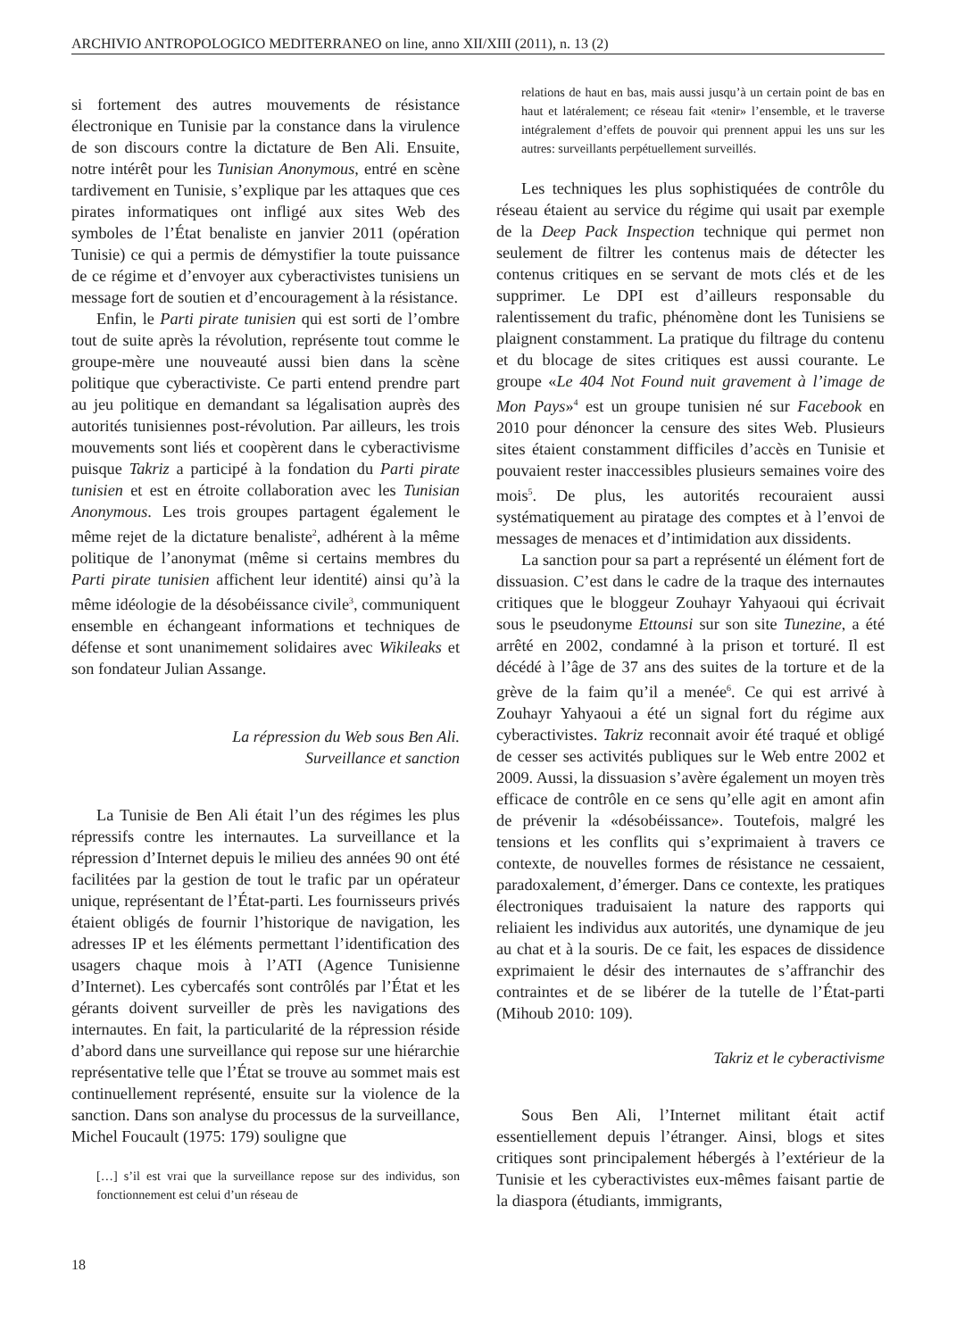ARCHIVIO ANTROPOLOGICO MEDITERRANEO on line, anno XII/XIII (2011), n. 13 (2)
si fortement des autres mouvements de résistance électronique en Tunisie par la constance dans la virulence de son discours contre la dictature de Ben Ali. Ensuite, notre intérêt pour les Tunisian Anonymous, entré en scène tardivement en Tunisie, s’explique par les attaques que ces pirates informatiques ont infligé aux sites Web des symboles de l’État benaliste en janvier 2011 (opération Tunisie) ce qui a permis de démystifier la toute puissance de ce régime et d’envoyer aux cyberactivistes tunisiens un message fort de soutien et d’encouragement à la résistance.
Enfin, le Parti pirate tunisien qui est sorti de l’ombre tout de suite après la révolution, représente tout comme le groupe-mère une nouveauté aussi bien dans la scène politique que cyberactiviste. Ce parti entend prendre part au jeu politique en demandant sa légalisation auprès des autorités tunisiennes post-révolution. Par ailleurs, les trois mouvements sont liés et coopèrent dans le cyberactivisme puisque Takriz a participé à la fondation du Parti pirate tunisien et est en étroite collaboration avec les Tunisian Anonymous. Les trois groupes partagent également le même rejet de la dictature benaliste<sup>2</sup>, adhérent à la même politique de l’anonymat (même si certains membres du Parti pirate tunisien affichent leur identité) ainsi qu’à la même idéologie de la désobéissance civile<sup>3</sup>, communiquent ensemble en échangeant informations et techniques de défense et sont unanimement solidaires avec Wikileaks et son fondateur Julian Assange.
La répression du Web sous Ben Ali.
Surveillance et sanction
La Tunisie de Ben Ali était l’un des régimes les plus répressifs contre les internautes. La surveillance et la répression d’Internet depuis le milieu des années 90 ont été facilitées par la gestion de tout le trafic par un opérateur unique, représentant de l’État-parti. Les fournisseurs privés étaient obligés de fournir l’historique de navigation, les adresses IP et les éléments permettant l’identification des usagers chaque mois à l’ATI (Agence Tunisienne d’Internet). Les cybercafés sont contrôlés par l’État et les gérants doivent surveiller de près les navigations des internautes. En fait, la particularité de la répression réside d’abord dans une surveillance qui repose sur une hiérarchie représentative telle que l’État se trouve au sommet mais est continuellement représenté, ensuite sur la violence de la sanction. Dans son analyse du processus de la surveillance, Michel Foucault (1975: 179) souligne que
[…] s’il est vrai que la surveillance repose sur des individus, son fonctionnement est celui d’un réseau de
18
relations de haut en bas, mais aussi jusqu’à un certain point de bas en haut et latéralement; ce réseau fait «tenir» l’ensemble, et le traverse intégralement d’effets de pouvoir qui prennent appui les uns sur les autres: surveillants perpétuellement surveillés.
Les techniques les plus sophistiquées de contrôle du réseau étaient au service du régime qui usait par exemple de la Deep Pack Inspection technique qui permet non seulement de filtrer les contenus mais de détecter les contenus critiques en se servant de mots clés et de les supprimer. Le DPI est d’ailleurs responsable du ralentissement du trafic, phénomène dont les Tunisiens se plaignent constamment. La pratique du filtrage du contenu et du blocage de sites critiques est aussi courante. Le groupe «Le 404 Not Found nuit gravement à l’image de Mon Pays»<sup>4</sup> est un groupe tunisien né sur Facebook en 2010 pour dénoncer la censure des sites Web. Plusieurs sites étaient constamment difficiles d’accès en Tunisie et pouvaient rester inaccessibles plusieurs semaines voire des mois<sup>5</sup>. De plus, les autorités recouraient aussi systématiquement au piratage des comptes et à l’envoi de messages de menaces et d’intimidation aux dissidents.
La sanction pour sa part a représenté un élément fort de dissuasion. C’est dans le cadre de la traque des internautes critiques que le bloggeur Zouhayr Yahyaoui qui écrivait sous le pseudonyme Ettounsi sur son site Tunezine, a été arrêté en 2002, condamné à la prison et torturé. Il est décédé à l’âge de 37 ans des suites de la torture et de la grève de la faim qu’il a menée<sup>6</sup>. Ce qui est arrivé à Zouhayr Yahyaoui a été un signal fort du régime aux cyberactivistes. Takriz reconnait avoir été traqué et obligé de cesser ses activités publiques sur le Web entre 2002 et 2009. Aussi, la dissuasion s’avère également un moyen très efficace de contrôle en ce sens qu’elle agit en amont afin de prévenir la «désobéissance». Toutefois, malgré les tensions et les conflits qui s’exprimaient à travers ce contexte, de nouvelles formes de résistance ne cessaient, paradoxalement, d’émerger. Dans ce contexte, les pratiques électroniques traduisaient la nature des rapports qui reliaient les individus aux autorités, une dynamique de jeu au chat et à la souris. De ce fait, les espaces de dissidence exprimaient le désir des internautes de s’affranchir des contraintes et de se libérer de la tutelle de l’État-parti (Mihoub 2010: 109).
Takriz et le cyberactivisme
Sous Ben Ali, l’Internet militant était actif essentiellement depuis l’étranger. Ainsi, blogs et sites critiques sont principalement hébergés à l’extérieur de la Tunisie et les cyberactivistes eux-mêmes faisant partie de la diaspora (étudiants, immigrants,